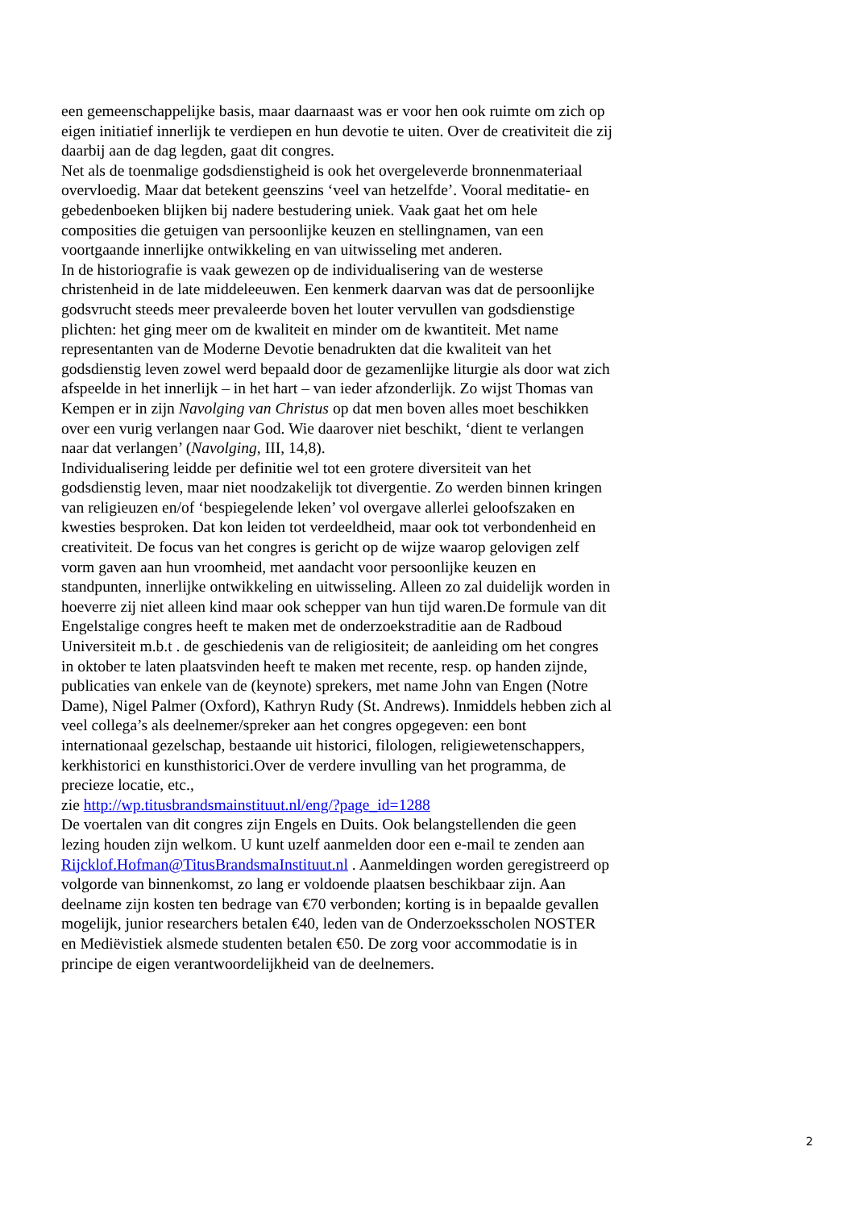een gemeenschappelijke basis, maar daarnaast was er voor hen ook ruimte om zich op eigen initiatief innerlijk te verdiepen en hun devotie te uiten. Over de creativiteit die zij daarbij aan de dag legden, gaat dit congres.
Net als de toenmalige godsdienstigheid is ook het overgeleverde bronnenmateriaal overvloedig. Maar dat betekent geenszins ‘veel van hetzelfde’. Vooral meditatie- en gebedenboeken blijken bij nadere bestudering uniek. Vaak gaat het om hele composities die getuigen van persoonlijke keuzen en stellingnamen, van een voortgaande innerlijke ontwikkeling en van uitwisseling met anderen.
In de historiografie is vaak gewezen op de individualisering van de westerse christenheid in de late middeleeuwen. Een kenmerk daarvan was dat de persoonlijke godsvrucht steeds meer prevaleerde boven het louter vervullen van godsdienstige plichten: het ging meer om de kwaliteit en minder om de kwantiteit. Met name representanten van de Moderne Devotie benadrukten dat die kwaliteit van het godsdienstig leven zowel werd bepaald door de gezamenlijke liturgie als door wat zich afspeelde in het innerlijk – in het hart – van ieder afzonderlijk. Zo wijst Thomas van Kempen er in zijn Navolging van Christus op dat men boven alles moet beschikken over een vurig verlangen naar God. Wie daarover niet beschikt, ‘dient te verlangen naar dat verlangen’ (Navolging, III, 14,8).
Individualisering leidde per definitie wel tot een grotere diversiteit van het godsdienstig leven, maar niet noodzakelijk tot divergentie. Zo werden binnen kringen van religieuzen en/of ‘bespiegelende leken’ vol overgave allerlei geloofszaken en kwesties besproken. Dat kon leiden tot verdeeldheid, maar ook tot verbondenheid en creativiteit. De focus van het congres is gericht op de wijze waarop gelovigen zelf vorm gaven aan hun vroomheid, met aandacht voor persoonlijke keuzen en standpunten, innerlijke ontwikkeling en uitwisseling. Alleen zo zal duidelijk worden in hoeverre zij niet alleen kind maar ook schepper van hun tijd waren.De formule van dit Engelstalige congres heeft te maken met de onderzoekstraditie aan de Radboud Universiteit m.b.t . de geschiedenis van de religiositeit; de aanleiding om het congres in oktober te laten plaatsvinden heeft te maken met recente, resp. op handen zijnde, publicaties van enkele van de (keynote) sprekers, met name John van Engen (Notre Dame), Nigel Palmer (Oxford), Kathryn Rudy (St. Andrews). Inmiddels hebben zich al veel collega’s als deelnemer/spreker aan het congres opgegeven: een bont internationaal gezelschap, bestaande uit historici, filologen, religiewetenschappers, kerkhistorici en kunsthistorici.Over de verdere invulling van het programma, de precieze locatie, etc.,
zie http://wp.titusbrandsmainstituut.nl/eng/?page_id=1288
De voertalen van dit congres zijn Engels en Duits. Ook belangstellenden die geen lezing houden zijn welkom. U kunt uzelf aanmelden door een e-mail te zenden aan Rijcklof.Hofman@TitusBrandsmaInstituut.nl . Aanmeldingen worden geregistreerd op volgorde van binnenkomst, zo lang er voldoende plaatsen beschikbaar zijn. Aan deelname zijn kosten ten bedrage van €70 verbonden; korting is in bepaalde gevallen mogelijk, junior researchers betalen €40, leden van de Onderzoeksscholen NOSTER en Mediëvistiek alsmede studenten betalen €50. De zorg voor accommodatie is in principe de eigen verantwoordelijkheid van de deelnemers.
2